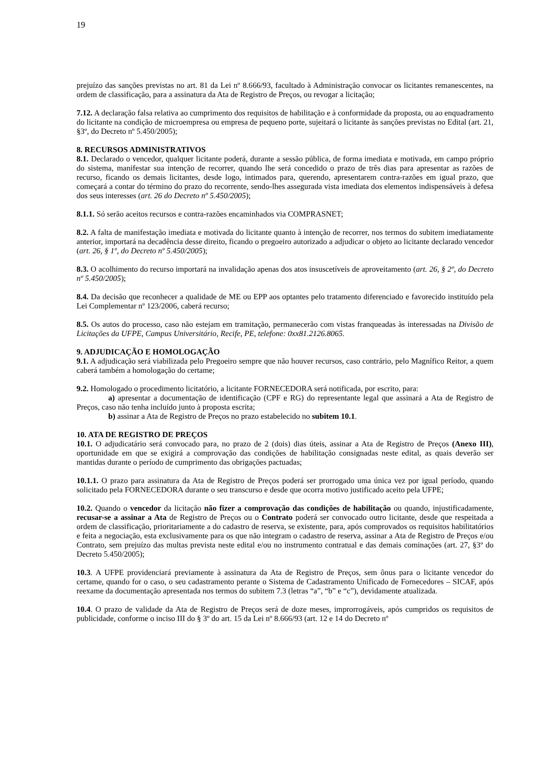19
prejuízo das sanções previstas no art. 81 da Lei nº 8.666/93, facultado à Administração convocar os licitantes remanescentes, na ordem de classificação, para a assinatura da Ata de Registro de Preços, ou revogar a licitação;
7.12. A declaração falsa relativa ao cumprimento dos requisitos de habilitação e à conformidade da proposta, ou ao enquadramento do licitante na condição de microempresa ou empresa de pequeno porte, sujeitará o licitante às sanções previstas no Edital (art. 21, §3º, do Decreto nº 5.450/2005);
8. RECURSOS ADMINISTRATIVOS
8.1. Declarado o vencedor, qualquer licitante poderá, durante a sessão pública, de forma imediata e motivada, em campo próprio do sistema, manifestar sua intenção de recorrer, quando lhe será concedido o prazo de três dias para apresentar as razões de recurso, ficando os demais licitantes, desde logo, intimados para, querendo, apresentarem contra-razões em igual prazo, que começará a contar do término do prazo do recorrente, sendo-lhes assegurada vista imediata dos elementos indispensáveis à defesa dos seus interesses (art. 26 do Decreto nº 5.450/2005);
8.1.1. Só serão aceitos recursos e contra-razões encaminhados via COMPRASNET;
8.2. A falta de manifestação imediata e motivada do licitante quanto à intenção de recorrer, nos termos do subitem imediatamente anterior, importará na decadência desse direito, ficando o pregoeiro autorizado a adjudicar o objeto ao licitante declarado vencedor (art. 26, § 1º, do Decreto nº 5.450/2005);
8.3. O acolhimento do recurso importará na invalidação apenas dos atos insuscetíveis de aproveitamento (art. 26, § 2º, do Decreto nº 5.450/2005);
8.4. Da decisão que reconhecer a qualidade de ME ou EPP aos optantes pelo tratamento diferenciado e favorecido instituído pela Lei Complementar nº 123/2006, caberá recurso;
8.5. Os autos do processo, caso não estejam em tramitação, permanecerão com vistas franqueadas às interessadas na Divisão de Licitações da UFPE, Campus Universitário, Recife, PE, telefone: 0xx81.2126.8065.
9. ADJUDICAÇÃO E HOMOLOGAÇÃO
9.1. A adjudicação será viabilizada pelo Pregoeiro sempre que não houver recursos, caso contrário, pelo Magnífico Reitor, a quem caberá também a homologação do certame;
9.2. Homologado o procedimento licitatório, a licitante FORNECEDORA será notificada, por escrito, para:
a) apresentar a documentação de identificação (CPF e RG) do representante legal que assinará a Ata de Registro de Preços, caso não tenha incluído junto à proposta escrita;
b) assinar a Ata de Registro de Preços no prazo estabelecido no subitem 10.1.
10. ATA DE REGISTRO DE PREÇOS
10.1. O adjudicatário será convocado para, no prazo de 2 (dois) dias úteis, assinar a Ata de Registro de Preços (Anexo III), oportunidade em que se exigirá a comprovação das condições de habilitação consignadas neste edital, as quais deverão ser mantidas durante o período de cumprimento das obrigações pactuadas;
10.1.1. O prazo para assinatura da Ata de Registro de Preços poderá ser prorrogado uma única vez por igual período, quando solicitado pela FORNECEDORA durante o seu transcurso e desde que ocorra motivo justificado aceito pela UFPE;
10.2. Quando o vencedor da licitação não fizer a comprovação das condições de habilitação ou quando, injustificadamente, recusar-se a assinar a Ata de Registro de Preços ou o Contrato poderá ser convocado outro licitante, desde que respeitada a ordem de classificação, prioritariamente a do cadastro de reserva, se existente, para, após comprovados os requisitos habilitatórios e feita a negociação, esta exclusivamente para os que não integram o cadastro de reserva, assinar a Ata de Registro de Preços e/ou Contrato, sem prejuízo das multas prevista neste edital e/ou no instrumento contratual e das demais cominações (art. 27, §3º do Decreto 5.450/2005);
10.3. A UFPE providenciará previamente à assinatura da Ata de Registro de Preços, sem ônus para o licitante vencedor do certame, quando for o caso, o seu cadastramento perante o Sistema de Cadastramento Unificado de Fornecedores – SICAF, após reexame da documentação apresentada nos termos do subitem 7.3 (letras “a”, “b” e “c”), devidamente atualizada.
10.4. O prazo de validade da Ata de Registro de Preços será de doze meses, improrrogáveis, após cumpridos os requisitos de publicidade, conforme o inciso III do § 3º do art. 15 da Lei nº 8.666/93 (art. 12 e 14 do Decreto nº